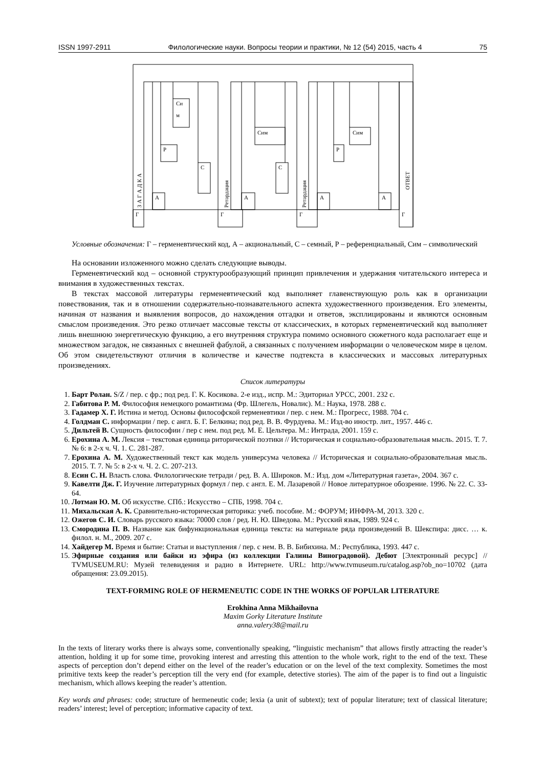ISSN 1997-2911 Филологические науки. Вопросы теории и практики, № 12 (54) 2015, часть 4 75
Си
м
Р
С
А
Г
Сим
С
А
Г
Сим
Р
А
А
Г
Г
З А Г А Д К А
Ретардация
Ретардация
ОТВЕТ
Условные обозначения: Г – герменевтический код, А – акциональный, С – семный, Р – референциальный, Сим – символический
На основании изложенного можно сделать следующие выводы.
Герменевтический код – основной структурообразующий принцип привлечения и удержания читательского интереса и внимания в художественных текстах.
В текстах массовой литературы герменевтический код выполняет главенствующую роль как в организации повествования, так и в отношении содержательно-познавательного аспекта художественного произведения. Его элементы, начиная от названия и выявления вопросов, до нахождения отгадки и ответов, эксплицированы и являются основным смыслом произведения. Это резко отличает массовые тексты от классических, в которых герменевтический код выполняет лишь внешнюю энергетическую функцию, а его внутренняя структура помимо основного сюжетного кода располагает еще и множеством загадок, не связанных с внешней фабулой, а связанных с получением информации о человеческом мире в целом. Об этом свидетельствуют отличия в количестве и качестве подтекста в классических и массовых литературных произведениях.
Список литературы
1. Барт Ролан. S/Z / пер. с фр.; под ред. Г. К. Косикова. 2-е изд., испр. М.: Эдиториал УРСС, 2001. 232 с.
2. Габитова Р. М. Философия немецкого романтизма (Фр. Шлегель, Новалис). М.: Наука, 1978. 288 с.
3. Гадамер Х. Г. Истина и метод. Основы философской герменевтики / пер. с нем. М.: Прогресс, 1988. 704 с.
4. Голдман С. информации / пер. с англ. Б. Г. Белкина; под ред. В. В. Фурдуева. М.: Изд-во иностр. лит., 1957. 446 с.
5. Дильтей В. Сущность философии / пер с нем. под ред. М. Е. Цельтера. М.: Интрада, 2001. 159 с.
6. Ерохина А. М. Лексия – текстовая единица риторической поэтики // Историческая и социально-образовательная мысль. 2015. Т. 7. № 6: в 2-х ч. Ч. 1. С. 281-287.
7. Ерохина А. М. Художественный текст как модель универсума человека // Историческая и социально-образовательная мысль. 2015. Т. 7. № 5: в 2-х ч. Ч. 2. С. 207-213.
8. Есин С. Н. Власть слова. Филологические тетради / ред. В. А. Широков. М.: Изд. дом «Литературная газета», 2004. 367 с.
9. Кавелти Дж. Г. Изучение литературных формул / пер. с англ. Е. М. Лазаревой // Новое литературное обозрение. 1996. № 22. С. 33-64.
10. Лотман Ю. М. Об искусстве. СПб.: Искусство – СПБ, 1998. 704 с.
11. Михальская А. К. Сравнительно-историческая риторика: учеб. пособие. М.: ФОРУМ; ИНФРА-М, 2013. 320 с.
12. Ожегов С. И. Словарь русского языка: 70000 слов / ред. Н. Ю. Шведова. М.: Русский язык, 1989. 924 с.
13. Смородина П. В. Название как бифункциональная единица текста: на материале ряда произведений В. Шекспира: дисс. … к. филол. н. М., 2009. 207 с.
14. Хайдегер М. Время и бытие: Статьи и выступления / пер. с нем. В. В. Бибихина. М.: Республика, 1993. 447 с.
15. Эфирные создания или байки из эфира (из коллекции Галины Виноградовой). Дебют [Электронный ресурс] // TVMUSEUM.RU: Музей телевидения и радио в Интернете. URL: http://www.tvmuseum.ru/catalog.asp?ob_no=10702 (дата обращения: 23.09.2015).
TEXT-FORMING ROLE OF HERMENEUTIC CODE IN THE WORKS OF POPULAR LITERATURE
Erokhina Anna Mikhailovna
Maxim Gorky Literature Institute
anna.valery38@mail.ru
In the texts of literary works there is always some, conventionally speaking, “linguistic mechanism” that allows firstly attracting the reader’s attention, holding it up for some time, provoking interest and arresting this attention to the whole work, right to the end of the text. These aspects of perception don’t depend either on the level of the reader’s education or on the level of the text complexity. Sometimes the most primitive texts keep the reader’s perception till the very end (for example, detective stories). The aim of the paper is to find out a linguistic mechanism, which allows keeping the reader’s attention.
Key words and phrases: code; structure of hermeneutic code; lexia (a unit of subtext); text of popular literature; text of classical literature; readers’ interest; level of perception; informative capacity of text.